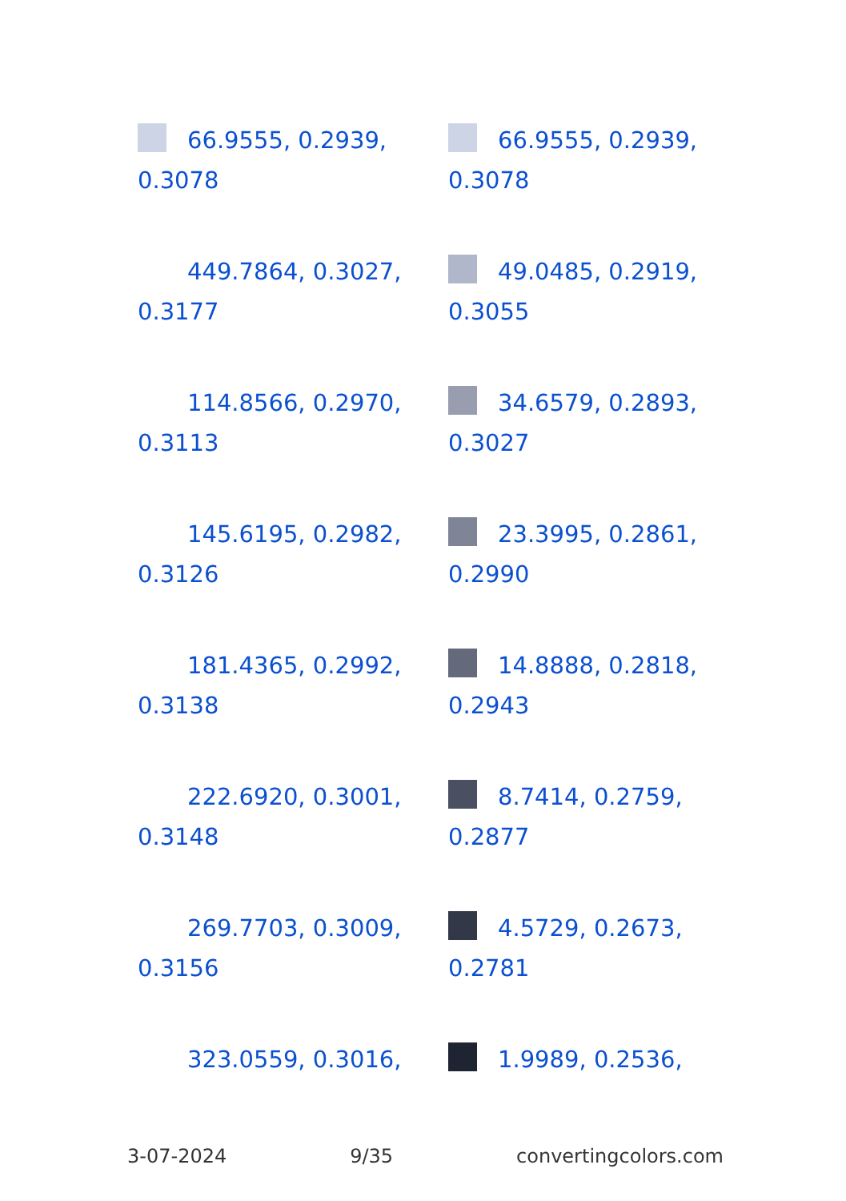66.9555, 0.2939, 0.3078
66.9555, 0.2939, 0.3078
449.7864, 0.3027, 0.3177
49.0485, 0.2919, 0.3055
114.8566, 0.2970, 0.3113
34.6579, 0.2893, 0.3027
145.6195, 0.2982, 0.3126
23.3995, 0.2861, 0.2990
181.4365, 0.2992, 0.3138
14.8888, 0.2818, 0.2943
222.6920, 0.3001, 0.3148
8.7414, 0.2759, 0.2877
269.7703, 0.3009, 0.3156
4.5729, 0.2673, 0.2781
323.0559, 0.3016,
1.9989, 0.2536,
3-07-2024 9/35 convertingcolors.com